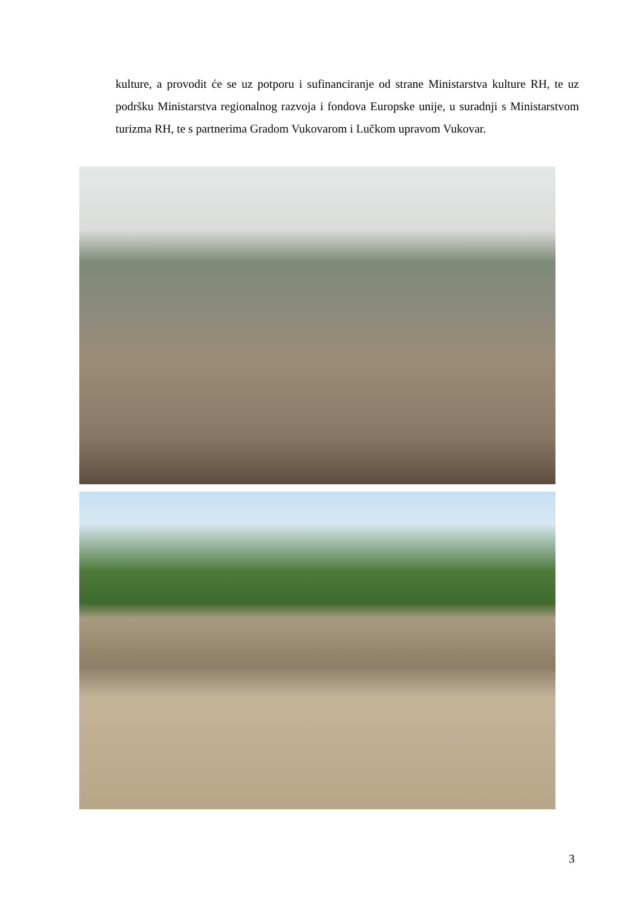kulture, a provodit će se uz potporu i sufinanciranje od strane Ministarstva kulture RH, te uz podršku Ministarstva regionalnog razvoja i fondova Europske unije, u suradnji s Ministarstvom turizma RH, te s partnerima Gradom Vukovarom i Lučkom upravom Vukovar.
3